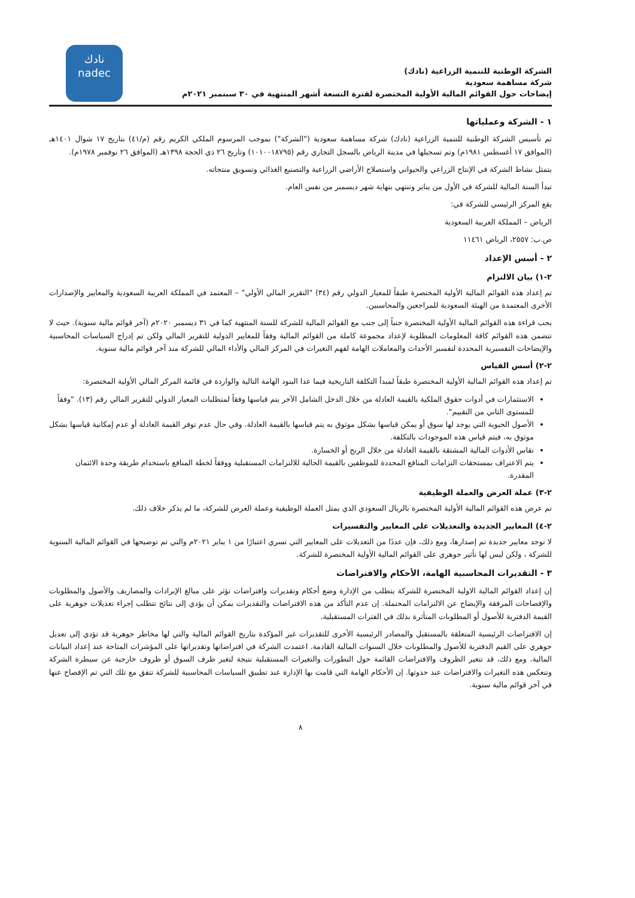نادك
nadec
الشركة الوطنية للتنمية الزراعية (نادك)
شركة مساهمة سعودية
إيضاحات حول القوائم المالية الأولية المختصرة لفترة التسعة أشهر المنتهية في ٣٠ سبتمبر ٢٠٢١م
١ - الشركة وعملياتها
تم تأسيس الشركة الوطنية للتنمية الزراعية (نادك) شركة مساهمة سعودية ("الشركة") بموجب المرسوم الملكي الكريم رقم (م/٤١) بتاريخ ١٧ شوال ١٤٠١هـ (الموافق ١٧ أغسطس ١٩٨١م) وتم تسجيلها في مدينة الرياض بالسجل التجاري رقم (١٠١٠٠١٨٧٩٥) وتاريخ ٢٦ ذي الحجة ١٣٩٨هـ (الموافق ٢٦ نوفمبر ١٩٧٨م).
يتمثل نشاط الشركة في الإنتاج الزراعي والحيواني واستصلاح الأراضي الزراعية والتصنيع الغذائي وتسويق منتجاته.
تبدأ السنة المالية للشركة في الأول من يناير وتنتهي بنهاية شهر ديسمبر من نفس العام.
يقع المركز الرئيسي للشركة في:
الرياض – المملكة العربية السعودية
ص.ب: ٢٥٥٧، الرياض ١١٤٦١
٢ - أسس الإعداد
٢-١) بيان الالتزام
تم إعداد هذه القوائم المالية الأولية المختصرة طبقاً للمعيار الدولي رقم (٣٤) "التقرير المالي الأولي" – المعتمد في المملكة العربية السعودية والمعايير والإصدارات الأخرى المعتمدة من الهيئة السعودية للمراجعين والمحاسبين.
يجب قراءة هذه القوائم المالية الأولية المختصرة جنباً إلى جنب مع القوائم المالية للشركة للسنة المنتهية كما في ٣١ ديسمبر ٢٠٢٠م (آخر قوائم مالية سنوية). حيث لا تتضمن هذه القوائم كافة المعلومات المطلوبة لإعداد مجموعة كاملة من القوائم المالية وفقاً للمعايير الدولية للتقرير المالي ولكن تم إدراج السياسات المحاسبية والإيضاحات التفسيرية المحددة لتفسير الأحداث والمعاملات الهامة لفهم التغيرات في المركز المالي والأداء المالي للشركة منذ آخر قوائم مالية سنوية.
٢-٢) أسس القياس
تم إعداد هذه القوائم المالية الأولية المختصرة طبقاً لمبدأ التكلفة التاريخية فيما عدا البنود الهامة التالية والواردة في قائمة المركز المالي الأولية المختصرة:
الاستثمارات في أدوات حقوق الملكية بالقيمة العادلة من خلال الدخل الشامل الآخر يتم قياسها وفقاً لمتطلبات المعيار الدولي للتقرير المالي رقم (١٣). "وفقاً للمستوى الثاني من التقييم".
الأصول الحيوية التي يوجد لها سوق أو يمكن قياسها بشكل موثوق به يتم قياسها بالقيمة العادلة. وفي حال عدم توفر القيمة العادلة أو عدم إمكانية قياسها بشكل موثوق به، فيتم قياس هذه الموجودات بالتكلفة.
تقاس الأدوات المالية المشتقة بالقيمة العادلة من خلال الربح أو الخسارة.
يتم الاعتراف بمستحقات التزامات المنافع المحددة للموظفين بالقيمة الحالية للالتزامات المستقبلية ووفقاً لخطة المنافع باستخدام طريقة وحدة الائتمان المقدرة.
٢-٣) عملة العرض والعملة الوظيفية
تم عرض هذه القوائم المالية الأولية المختصرة بالريال السعودي الذي يمثل العملة الوظيفية وعملة العرض للشركة، ما لم يذكر خلاف ذلك.
٢-٤) المعايير الجديدة والتعديلات على المعايير والتفسيرات
لا توجد معايير جديدة تم إصدارها، ومع ذلك، فإن عددًا من التعديلات على المعايير التي تسري اعتبارًا من ١ يناير ٢٠٢١م والتي تم توضيحها في القوائم المالية السنوية للشركة ، ولكن ليس لها تأثير جوهري على القوائم المالية الأولية المختصرة للشركة.
٣ - التقديرات المحاسبية الهامة، الأحكام والافتراضات
إن إعداد القوائم المالية الاولية المختصرة للشركة يتطلب من الإدارة وضع أحكام وتقديرات وافتراضات تؤثر على مبالغ الإيرادات والمصاريف والأصول والمطلوبات والإفصاحات المرفقة والإيضاح عن الالتزامات المحتملة. إن عدم التأكد من هذه الافتراضات والتقديرات يمكن أن يؤدي إلى نتائج تتطلب إجراء تعديلات جوهرية على القيمة الدفترية للأصول أو المطلوبات المتأثرة بذلك في الفترات المستقبلية.
إن الافتراضات الرئيسية المتعلقة بالمستقبل والمصادر الرئيسية الأخرى للتقديرات غير المؤكدة بتاريخ القوائم المالية والتي لها مخاطر جوهرية قد تؤدي إلى تعديل جوهري على القيم الدفترية للأصول والمطلوبات خلال السنوات المالية القادمة. اعتمدت الشركة في افتراضاتها وتقديراتها على المؤشرات المتاحة عند إعداد البيانات المالية. ومع ذلك، قد تتغير الظروف والافتراضات القائمة حول التطورات والتغيرات المستقبلية نتيجة لتغير ظرف السوق أو ظروف خارجية عن سيطرة الشركة وتنعكس هذه التغيرات والافتراضات عند حدوثها. إن الأحكام الهامة التي قامت بها الإدارة عند تطبيق السياسات المحاسبية للشركة تتفق مع تلك التي تم الإفصاح عنها في آخر قوائم مالية سنوية.
٨